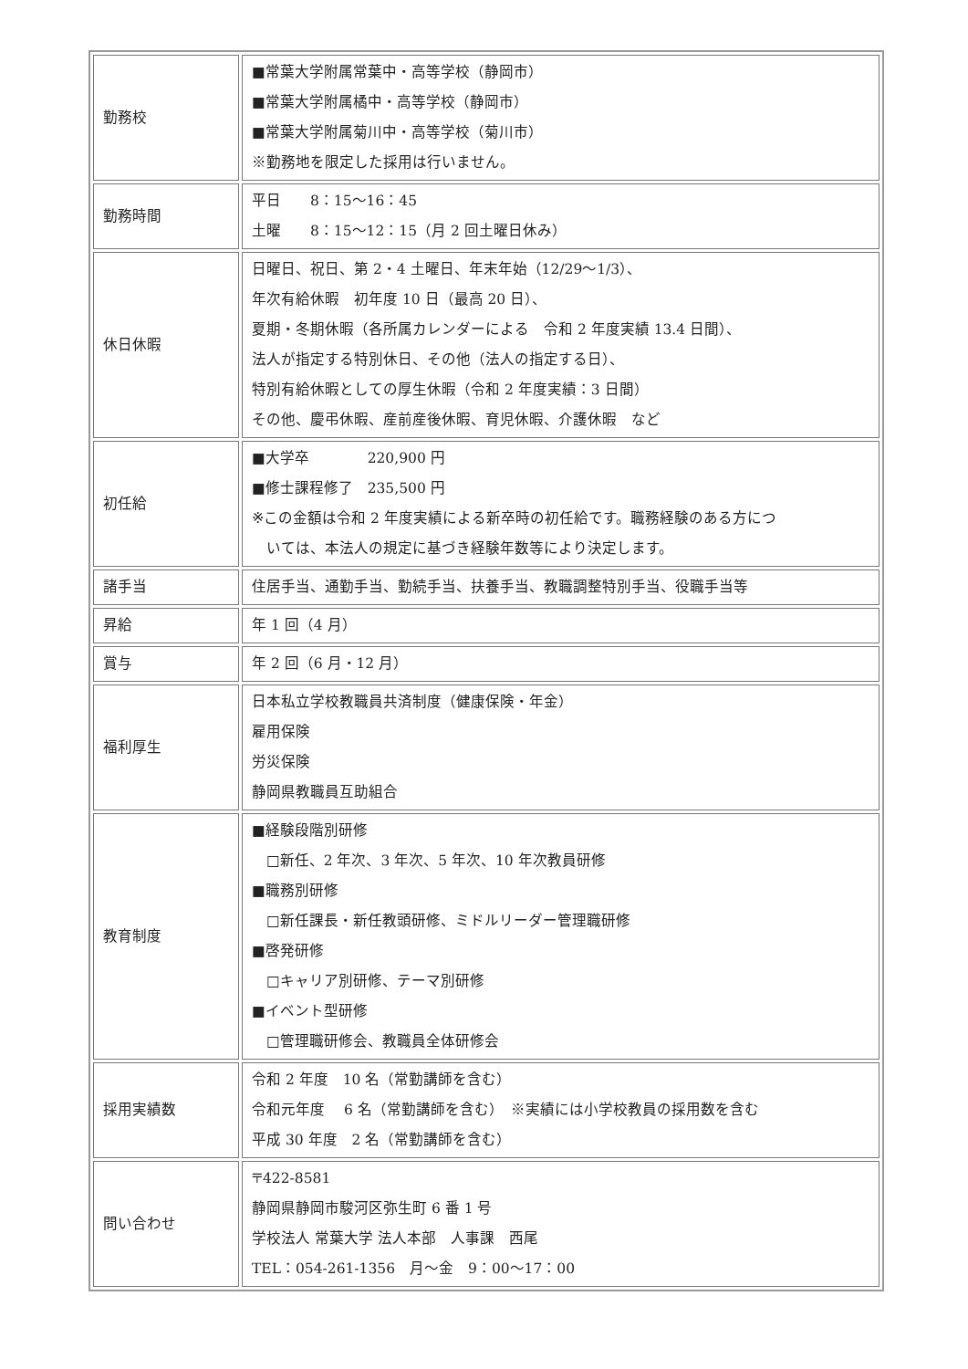| 勤務校 | ■常葉大学附属常葉中・高等学校（静岡市） ■常葉大学附属橘中・高等学校（静岡市） ■常葉大学附属菊川中・高等学校（菊川市） ※勤務地を限定した採用は行いません。 |
| 勤務時間 | 平日 8：15～16：45 土曜 8：15～12：15（月 2 回土曜日休み） |
| 休日休暇 | 日曜日、祝日、第 2・4 土曜日、年末年始（12/29～1/3）、 年次有給休暇 初年度 10 日（最高 20 日）、 夏期・冬期休暇（各所属カレンダーによる 令和 2 年度実績 13.4 日間）、 法人が指定する特別休日、その他（法人の指定する日）、 特別有給休暇としての厚生休暇（令和 2 年度実績：3 日間） その他、慶弔休暇、産前産後休暇、育児休暇、介護休暇 など |
| 初任給 | ■大学卒 220,900 円 ■修士課程修了 235,500 円 ※この金額は令和 2 年度実績による新卒時の初任給です。職務経験のある方につ いては、本法人の規定に基づき経験年数等により決定します。 |
| 諸手当 | 住居手当、通勤手当、勤続手当、扶養手当、教職調整特別手当、役職手当等 |
| 昇給 | 年 1 回（4 月） |
| 賞与 | 年 2 回（6 月・12 月） |
| 福利厚生 | 日本私立学校教職員共済制度（健康保険・年金） 雇用保険 労災保険 静岡県教職員互助組合 |
| 教育制度 | ■経験段階別研修 □新任、2 年次、3 年次、5 年次、10 年次教員研修 ■職務別研修 □新任課長・新任教頭研修、ミドルリーダー管理職研修 ■啓発研修 □キャリア別研修、テーマ別研修 ■イベント型研修 □管理職研修会、教職員全体研修会 |
| 採用実績数 | 令和 2 年度 10 名（常勤講師を含む） 令和元年度 6 名（常勤講師を含む） ※実績には小学校教員の採用数を含む 平成 30 年度 2 名（常勤講師を含む） |
| 問い合わせ | 〒422-8581 静岡県静岡市駿河区弥生町 6 番 1 号 学校法人 常葉大学 法人本部 人事課 西尾 TEL：054-261-1356 月～金 9：00～17：00 |